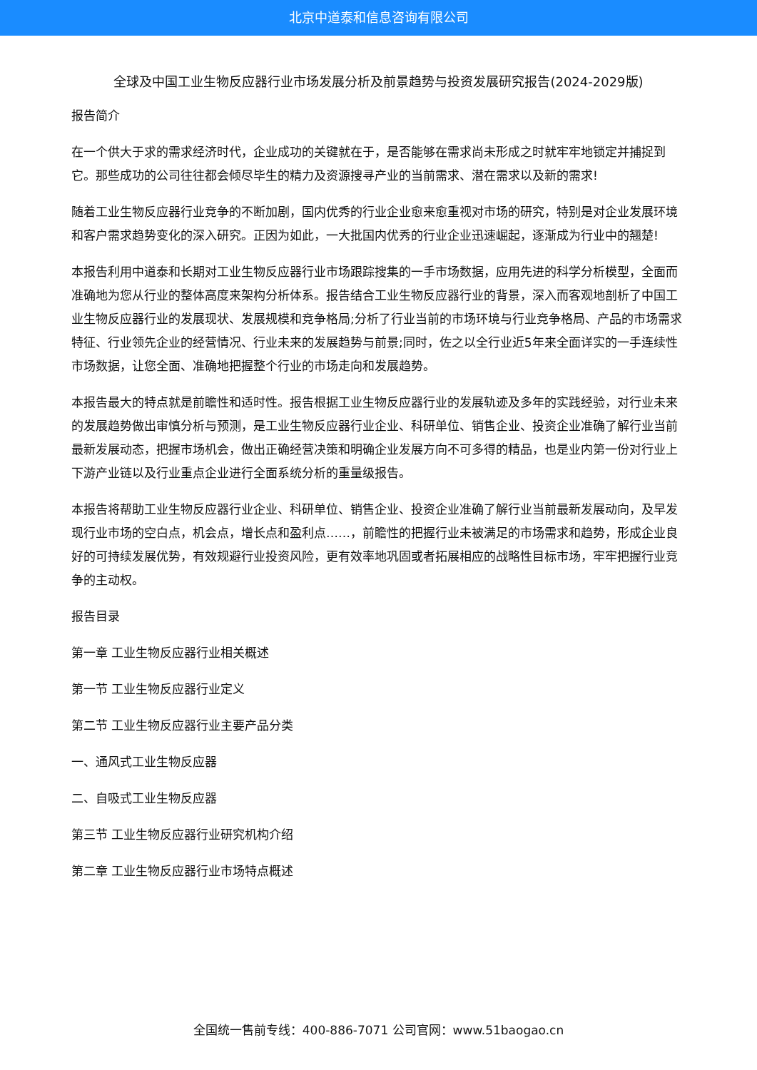北京中道泰和信息咨询有限公司
全球及中国工业生物反应器行业市场发展分析及前景趋势与投资发展研究报告(2024-2029版)
报告简介
在一个供大于求的需求经济时代，企业成功的关键就在于，是否能够在需求尚未形成之时就牢牢地锁定并捕捉到它。那些成功的公司往往都会倾尽毕生的精力及资源搜寻产业的当前需求、潜在需求以及新的需求!
随着工业生物反应器行业竞争的不断加剧，国内优秀的行业企业愈来愈重视对市场的研究，特别是对企业发展环境和客户需求趋势变化的深入研究。正因为如此，一大批国内优秀的行业企业迅速崛起，逐渐成为行业中的翘楚!
本报告利用中道泰和长期对工业生物反应器行业市场跟踪搜集的一手市场数据，应用先进的科学分析模型，全面而准确地为您从行业的整体高度来架构分析体系。报告结合工业生物反应器行业的背景，深入而客观地剖析了中国工业生物反应器行业的发展现状、发展规模和竞争格局;分析了行业当前的市场环境与行业竞争格局、产品的市场需求特征、行业领先企业的经营情况、行业未来的发展趋势与前景;同时，佐之以全行业近5年来全面详实的一手连续性市场数据，让您全面、准确地把握整个行业的市场走向和发展趋势。
本报告最大的特点就是前瞻性和适时性。报告根据工业生物反应器行业的发展轨迹及多年的实践经验，对行业未来的发展趋势做出审慎分析与预测，是工业生物反应器行业企业、科研单位、销售企业、投资企业准确了解行业当前最新发展动态，把握市场机会，做出正确经营决策和明确企业发展方向不可多得的精品，也是业内第一份对行业上下游产业链以及行业重点企业进行全面系统分析的重量级报告。
本报告将帮助工业生物反应器行业企业、科研单位、销售企业、投资企业准确了解行业当前最新发展动向，及早发现行业市场的空白点，机会点，增长点和盈利点……，前瞻性的把握行业未被满足的市场需求和趋势，形成企业良好的可持续发展优势，有效规避行业投资风险，更有效率地巩固或者拓展相应的战略性目标市场，牢牢把握行业竞争的主动权。
报告目录
第一章 工业生物反应器行业相关概述
第一节 工业生物反应器行业定义
第二节 工业生物反应器行业主要产品分类
一、通风式工业生物反应器
二、自吸式工业生物反应器
第三节 工业生物反应器行业研究机构介绍
第二章 工业生物反应器行业市场特点概述
全国统一售前专线：400-886-7071 公司官网：www.51baogao.cn